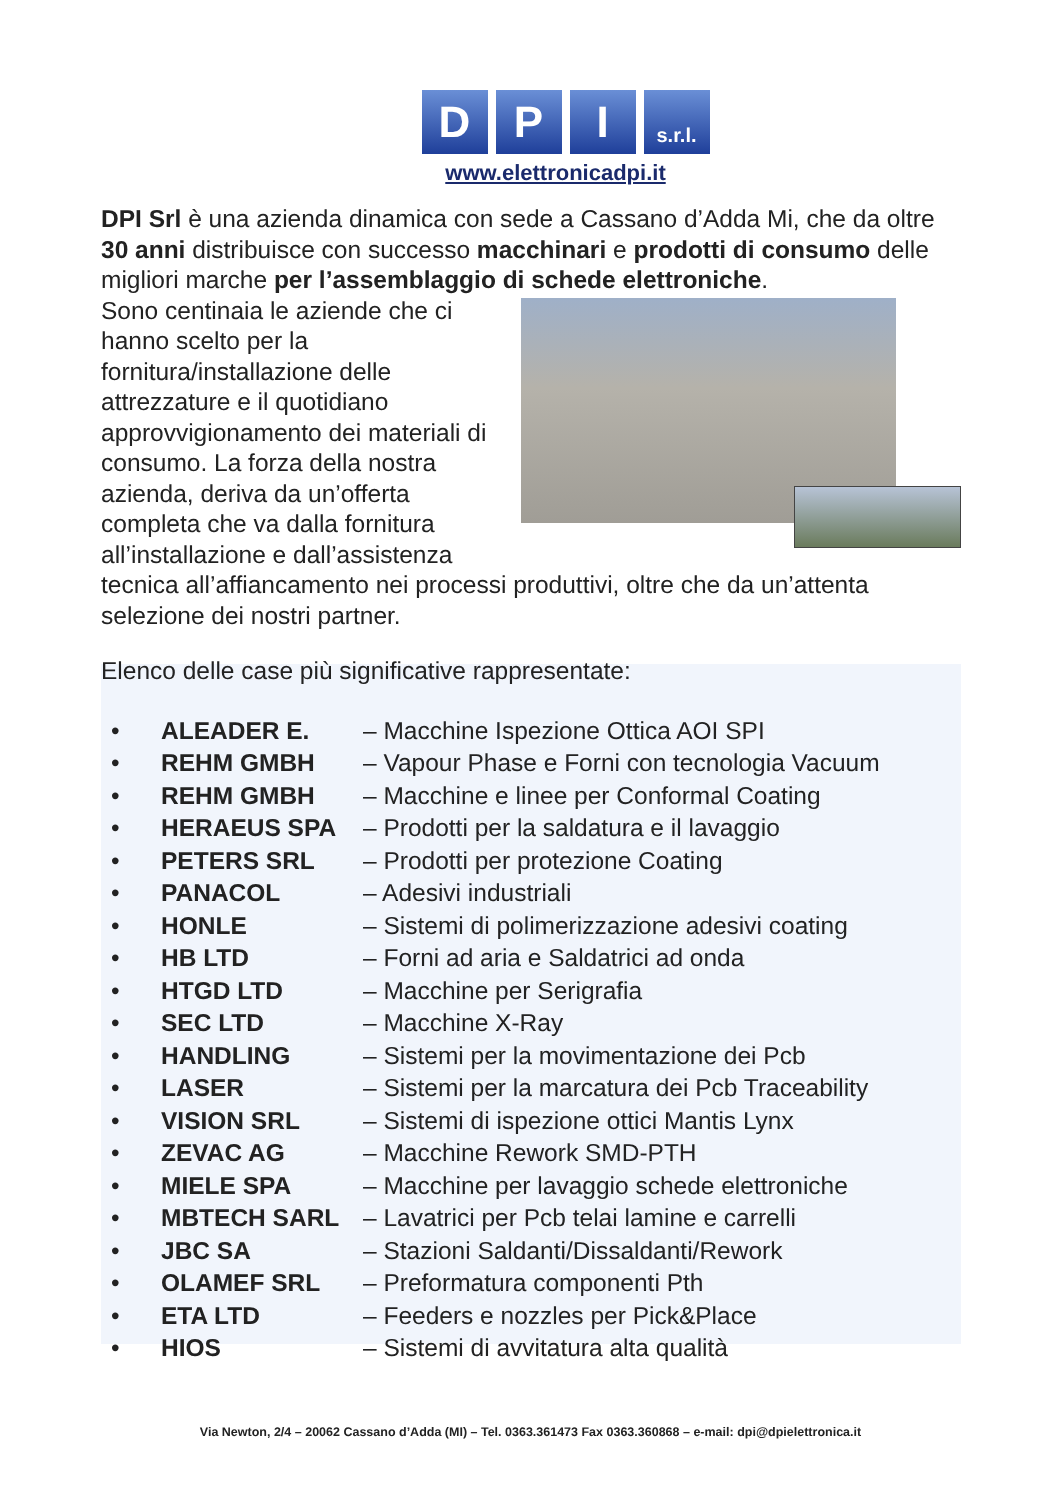D P I
s.r.l.
www.elettronicadpi.it
DPI Srl è una azienda dinamica con sede a Cassano d’Adda Mi, che da oltre 30 anni distribuisce con successo macchinari e prodotti di consumo delle migliori marche per l’assemblaggio di schede elettroniche.
Sono centinaia le aziende che ci hanno scelto per la fornitura/installazione delle attrezzature e il quotidiano approvvigionamento dei materiali di consumo. La forza della nostra azienda, deriva da un’offerta completa che va dalla fornitura all’installazione e dall’assistenza tecnica all’affiancamento nei processi produttivi, oltre che da un’attenta selezione dei nostri partner.
Elenco delle case più significative rappresentate:
• ALEADER E. – Macchine Ispezione Ottica AOI SPI
• REHM GMBH – Vapour Phase e Forni con tecnologia Vacuum
• REHM GMBH – Macchine e linee per Conformal Coating
• HERAEUS SPA – Prodotti per la saldatura e il lavaggio
• PETERS SRL – Prodotti per protezione Coating
• PANACOL – Adesivi industriali
• HONLE – Sistemi di polimerizzazione adesivi coating
• HB LTD – Forni ad aria e Saldatrici ad onda
• HTGD LTD – Macchine per Serigrafia
• SEC LTD – Macchine X-Ray
• HANDLING – Sistemi per la movimentazione dei Pcb
• LASER – Sistemi per la marcatura dei Pcb Traceability
• VISION SRL – Sistemi di ispezione ottici Mantis Lynx
• ZEVAC AG – Macchine Rework SMD-PTH
• MIELE SPA – Macchine per lavaggio schede elettroniche
• MBTECH SARL – Lavatrici per Pcb telai lamine e carrelli
• JBC SA – Stazioni Saldanti/Dissaldanti/Rework
• OLAMEF SRL – Preformatura componenti Pth
• ETA LTD – Feeders e nozzles per Pick&Place
• HIOS – Sistemi di avvitatura alta qualità
Via Newton, 2/4 – 20062 Cassano d’Adda (MI) – Tel. 0363.361473 Fax 0363.360868 – e-mail: dpi@dpielettronica.it